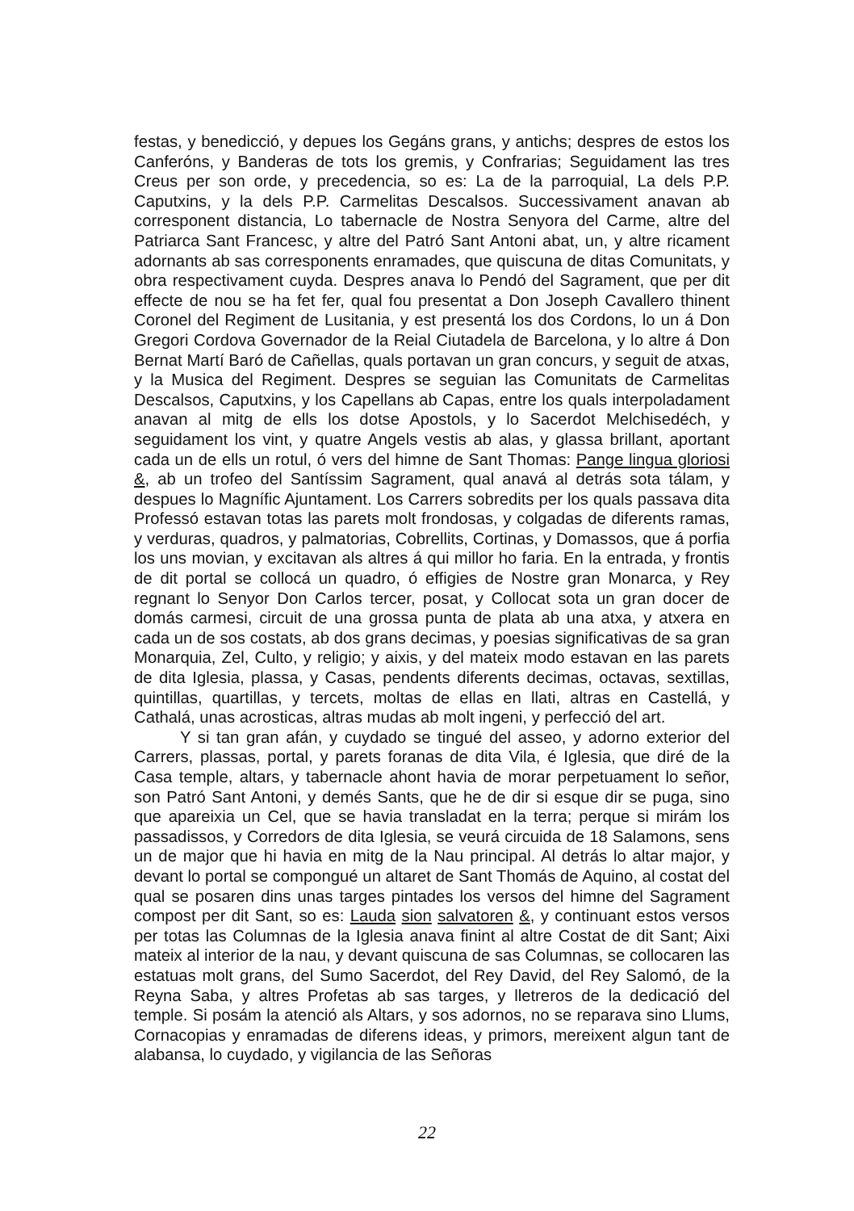festas, y benedicció, y depues los Gegáns grans, y antichs; despres de estos los Canferóns, y Banderas de tots los gremis, y Confrarias; Seguidament las tres Creus per son orde, y precedencia, so es: La de la parroquial, La dels P.P. Caputxins, y la dels P.P. Carmelitas Descalsos. Successivament anavan ab corresponent distancia, Lo tabernacle de Nostra Senyora del Carme, altre del Patriarca Sant Francesc, y altre del Patró Sant Antoni abat, un, y altre ricament adornants ab sas corresponents enramades, que quiscuna de ditas Comunitats, y obra respectivament cuyda. Despres anava lo Pendó del Sagrament, que per dit effecte de nou se ha fet fer, qual fou presentat a Don Joseph Cavallero thinent Coronel del Regiment de Lusitania, y est presentá los dos Cordons, lo un á Don Gregori Cordova Governador de la Reial Ciutadela de Barcelona, y lo altre á Don Bernat Martí Baró de Cañellas, quals portavan un gran concurs, y seguit de atxas, y la Musica del Regiment. Despres se seguian las Comunitats de Carmelitas Descalsos, Caputxins, y los Capellans ab Capas, entre los quals interpoladament anavan al mitg de ells los dotse Apostols, y lo Sacerdot Melchisedéch, y seguidament los vint, y quatre Angels vestis ab alas, y glassa brillant, aportant cada un de ells un rotul, ó vers del himne de Sant Thomas: Pange lingua gloriosi &, ab un trofeo del Santíssim Sagrament, qual anavá al detrás sota tálam, y despues lo Magnífic Ajuntament. Los Carrers sobredits per los quals passava dita Professó estavan totas las parets molt frondosas, y colgadas de diferents ramas, y verduras, quadros, y palmatorias, Cobrellits, Cortinas, y Domassos, que á porfia los uns movian, y excitavan als altres á qui millor ho faria. En la entrada, y frontis de dit portal se collocá un quadro, ó effigies de Nostre gran Monarca, y Rey regnant lo Senyor Don Carlos tercer, posat, y Collocat sota un gran docer de domás carmesi, circuit de una grossa punta de plata ab una atxa, y atxera en cada un de sos costats, ab dos grans decimas, y poesias significativas de sa gran Monarquia, Zel, Culto, y religio; y aixis, y del mateix modo estavan en las parets de dita Iglesia, plassa, y Casas, pendents diferents decimas, octavas, sextillas, quintillas, quartillas, y tercets, moltas de ellas en llati, altras en Castellá, y Cathalá, unas acrosticas, altras mudas ab molt ingeni, y perfecció del art.
Y si tan gran afán, y cuydado se tingué del asseo, y adorno exterior del Carrers, plassas, portal, y parets foranas de dita Vila, é Iglesia, que diré de la Casa temple, altars, y tabernacle ahont havia de morar perpetuament lo señor, son Patró Sant Antoni, y demés Sants, que he de dir si esque dir se puga, sino que apareixia un Cel, que se havia transladat en la terra; perque si mirám los passadissos, y Corredors de dita Iglesia, se veurá circuida de 18 Salamons, sens un de major que hi havia en mitg de la Nau principal. Al detrás lo altar major, y devant lo portal se compongué un altaret de Sant Thomás de Aquino, al costat del qual se posaren dins unas targes pintades los versos del himne del Sagrament compost per dit Sant, so es: Lauda sion salvatoren &, y continuant estos versos per totas las Columnas de la Iglesia anava finint al altre Costat de dit Sant; Aixi mateix al interior de la nau, y devant quiscuna de sas Columnas, se collocaren las estatuas molt grans, del Sumo Sacerdot, del Rey David, del Rey Salomó, de la Reyna Saba, y altres Profetas ab sas targes, y lletreros de la dedicació del temple. Si posám la atenció als Altars, y sos adornos, no se reparava sino Llums, Cornacopias y enramadas de diferens ideas, y primors, mereixent algun tant de alabansa, lo cuydado, y vigilancia de las Señoras
22